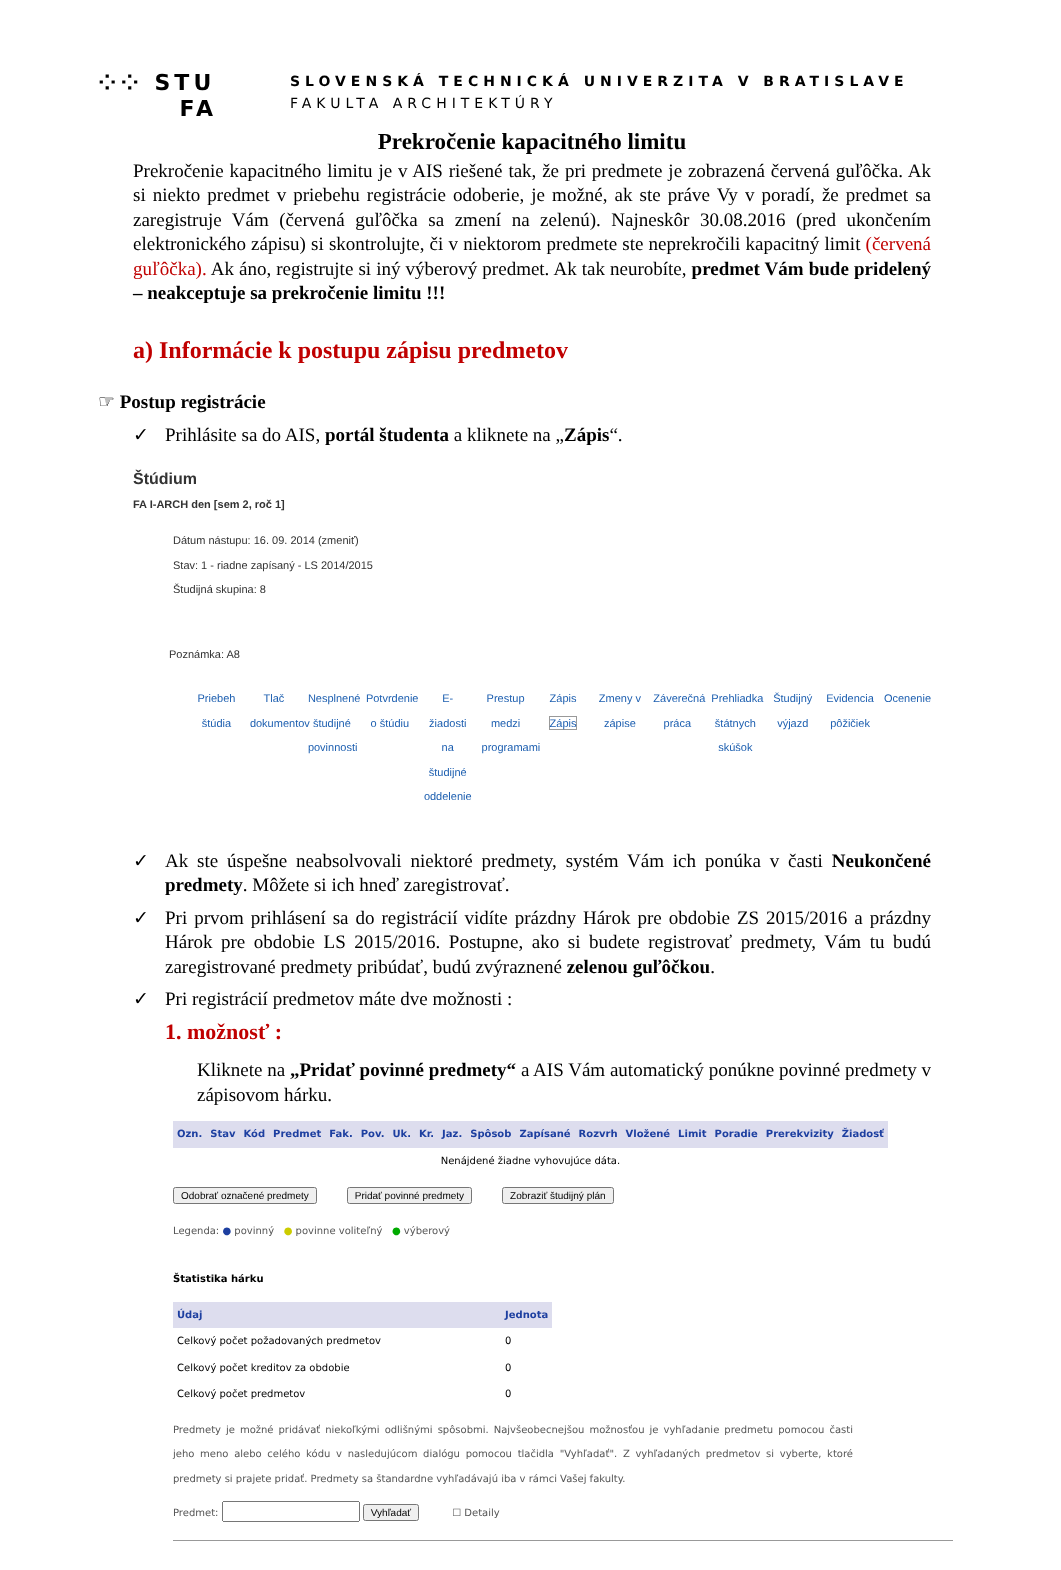⁘⁘ STU
FA
SLOVENSKÁ TECHNICKÁ UNIVERZITA V BRATISLAVE
FAKULTA ARCHITEKTÚRY
Prekročenie kapacitného limitu
Prekročenie kapacitného limitu je v AIS riešené tak, že pri predmete je zobrazená červená guľôčka. Ak si niekto predmet v priebehu registrácie odoberie, je možné, ak ste práve Vy v poradí, že predmet sa zaregistruje Vám (červená guľôčka sa zmení na zelenú). Najneskôr 30.08.2016 (pred ukončením elektronického zápisu) si skontrolujte, či v niektorom predmete ste neprekročili kapacitný limit (červená guľôčka). Ak áno, registrujte si iný výberový predmet. Ak tak neurobíte, predmet Vám bude pridelený – neakceptuje sa prekročenie limitu !!!
a) Informácie k postupu zápisu predmetov
☞ Postup registrácie
✓ Prihlásite sa do AIS, portál študenta a kliknete na „Zápis“.
Štúdium
FA I-ARCH den [sem 2, roč 1]
Dátum nástupu: 16. 09. 2014 (zmeniť)
Stav: 1 - riadne zapísaný - LS 2014/2015
Študijná skupina: 8
Poznámka: A8
Priebeh štúdia
Tlač dokumentov
Nesplnené študijné povinnosti
Potvrdenie o štúdiu
E-žiadosti na študijné oddelenie
Prestup medzi programami
Zápis Zápis
Zmeny v zápise
Záverečná práca
Prehliadka štátnych skúšok
Študijný výjazd
Evidencia pôžičiek
Ocenenie
✓ Ak ste úspešne neabsolvovali niektoré predmety, systém Vám ich ponúka v časti Neukončené predmety. Môžete si ich hneď zaregistrovať.
✓ Pri prvom prihlásení sa do registrácií vidíte prázdny Hárok pre obdobie ZS 2015/2016 a prázdny Hárok pre obdobie LS 2015/2016. Postupne, ako si budete registrovať predmety, Vám tu budú zaregistrované predmety pribúdať, budú zvýraznené zelenou guľôčkou.
✓ Pri registrácií predmetov máte dve možnosti :
1. možnosť :
Kliknete na „Pridať povinné predmety“ a AIS Vám automatický ponúkne povinné predmety v zápisovom hárku.
| Ozn. | Stav | Kód | Predmet | Fak. | Pov. | Uk. | Kr. | Jaz. | Spôsob | Zapísané | Rozvrh | Vložené | Limit | Poradie | Prerekvizity | Žiadosť |
| --- | --- | --- | --- | --- | --- | --- | --- | --- | --- | --- | --- | --- | --- | --- | --- | --- |
| Nenájdené žiadne vyhovujúce dáta. | | | | | | | | | | | | | | | | |
Odobrať označené predmety Pridať povinné predmety Zobraziť študijný plán
Legenda: ● povinný ● povinne voliteľný ● výberový
Štatistika hárku
| Údaj | Jednota |
| --- | --- |
| Celkový počet požadovaných predmetov | 0 |
| Celkový počet kreditov za obdobie | 0 |
| Celkový počet predmetov | 0 |
Predmety je možné pridávať niekoľkými odlišnými spôsobmi. Najvšeobecnejšou možnosťou je vyhľadanie predmetu pomocou časti jeho meno alebo celého kódu v nasledujúcom dialógu pomocou tlačidla "Vyhľadať". Z vyhľadaných predmetov si vyberte, ktoré predmety si prajete pridať. Predmety sa štandardne vyhľadávajú iba v rámci Vašej fakulty.
Predmet: Vyhľadať ☐ Detaily